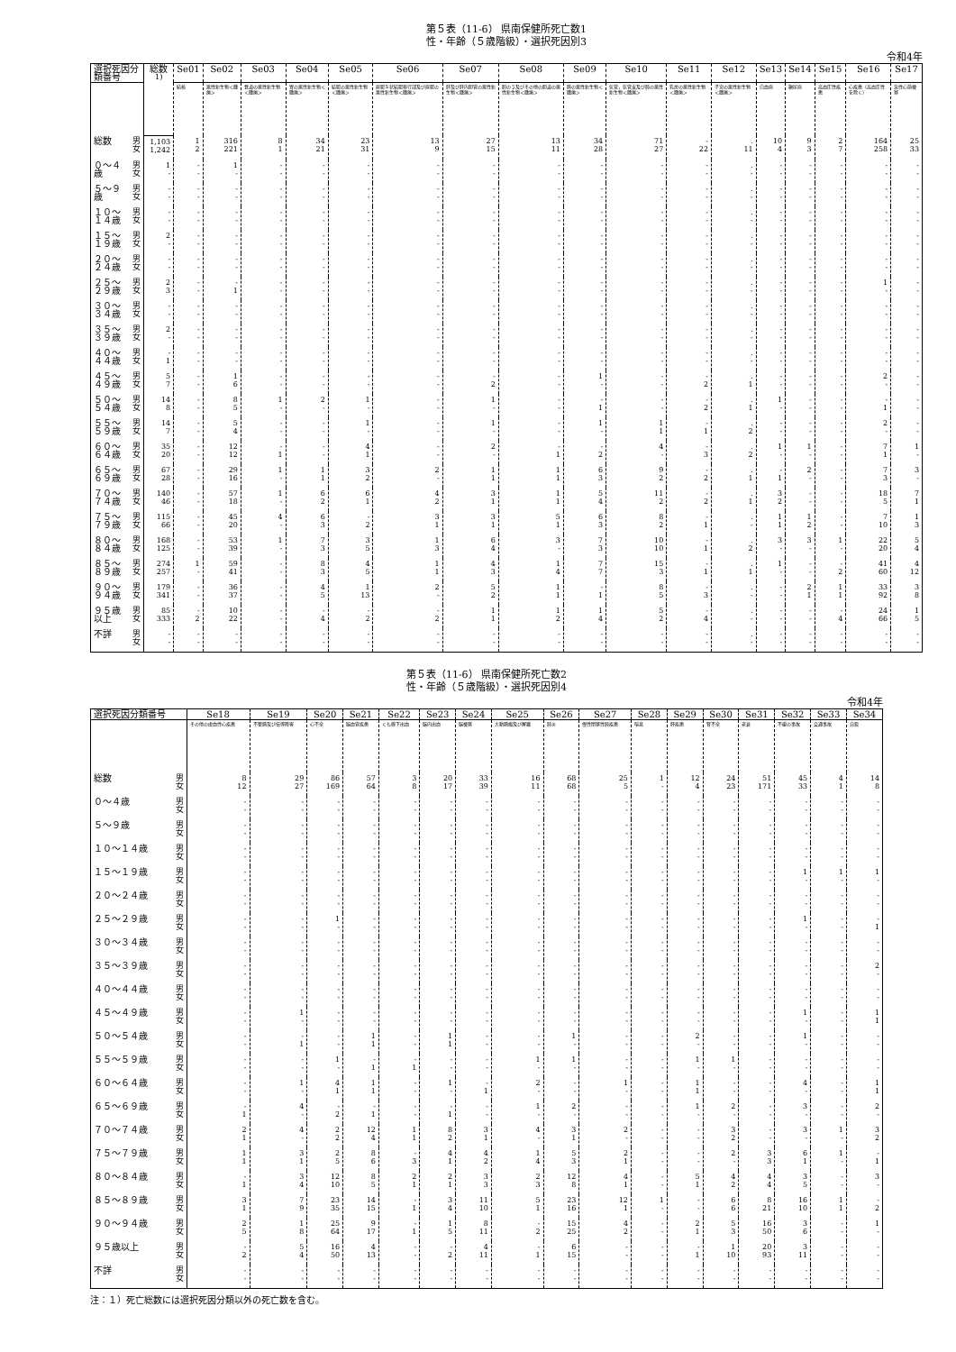第５表（11-6） 県南保健所死亡数1
性・年齢（５歳階級）・選択死因別3
令和4年
| 選択死因分類番号 | | 総数<sup>1)</sup> | Se01 | Se02 | Se03 | Se04 | Se05 | Se06 | Se07 | Se08 | Se09 | Se10 | Se11 | Se12 | Se13 | Se14 | Se15 | Se16 | Se17 |
| --- | --- | --- | --- | --- | --- | --- | --- | --- | --- | --- | --- | --- | --- | --- | --- | --- | --- | --- | --- |
| | | | 結核 | 悪性新生物＜腫瘍＞ | 食道の悪性新生物＜腫瘍＞ | 胃の悪性新生物＜腫瘍＞ | 結腸の悪性新生物＜腫瘍＞ | 直腸Ｓ状結腸移行部及び直腸の悪性新生物＜腫瘍＞ | 肝及び肝内胆管の悪性新生物＜腫瘍＞ | 胆のう及びその他の胆道の悪性新生物＜腫瘍＞ | 膵の悪性新生物＜腫瘍＞ | 気管，気管支及び肺の悪性新生物＜腫瘍＞ | 乳房の悪性新生物＜腫瘍＞ | 子宮の悪性新生物＜腫瘍＞ | 白血病 | 糖尿病 | 高血圧性疾患 | 心疾患（高血圧性を除く） | 急性心筋梗塞 |
| 総数 | 男 女 | 1,103 1,242 | 1 2 | 316 221 | 8 1 | 34 21 | 23 31 | 13 9 | 27 15 | 13 11 | 34 28 | 71 27 | - 22 | . 11 | 10 4 | 9 3 | 2 7 | 164 258 | 25 33 |
| ０～４歳 | 男 女 | 1 - | - - | 1 - | - - | - - | - - | - - | - - | - - | - - | - - | - - | . - | - - | - - | - - | - - | - - |
| ５～９歳 | 男 女 | - - | - - | - - | - - | - - | - - | - - | - - | - - | - - | - - | - - | . - | - - | - - | - - | - - | - - |
| １０～１４歳 | 男 女 | - - | - - | - - | - - | - - | - - | - - | - - | - - | - - | - - | - - | . - | - - | - - | - - | - - | - - |
| １５～１９歳 | 男 女 | 2 - | - - | - - | - - | - - | - - | - - | - - | - - | - - | - - | - - | . - | - - | - - | - - | - - | - - |
| ２０～２４歳 | 男 女 | - - | - - | - - | - - | - - | - - | - - | - - | - - | - - | - - | - - | . - | - - | - - | - - | - - | - - |
| ２５～２９歳 | 男 女 | 2 3 | - - | - 1 | - - | - - | - - | - - | - - | - - | - - | - - | - - | . - | - - | - - | - - | 1 - | - - |
| ３０～３４歳 | 男 女 | - - | - - | - - | - - | - - | - - | - - | - - | - - | - - | - - | - - | . - | - - | - - | - - | - - | - - |
| ３５～３９歳 | 男 女 | 2 - | - - | - - | - - | - - | - - | - - | - - | - - | - - | - - | - - | . - | - - | - - | - - | - - | - - |
| ４０～４４歳 | 男 女 | - 1 | - - | - - | - - | - - | - - | - - | - - | - - | - - | - - | - - | . - | - - | - - | - - | - - | - - |
| ４５～４９歳 | 男 女 | 5 7 | - - | 1 6 | - - | - - | - - | - - | - 2 | - - | 1 - | - - | - 2 | . 1 | - - | - - | - - | 2 - | - - |
| ５０～５４歳 | 男 女 | 14 8 | - - | 8 5 | 1 - | 2 - | 1 - | - - | 1 - | - - | - 1 | - - | - 2 | . 1 | 1 - | - - | - - | - 1 | - - |
| ５５～５９歳 | 男 女 | 14 7 | - - | 5 4 | - - | - - | 1 - | - - | 1 - | - - | 1 - | 1 1 | - 1 | . 2 | - - | - - | - - | 2 - | - - |
| ６０～６４歳 | 男 女 | 35 20 | - - | 12 12 | - 1 | - - | 4 1 | - - | 2 - | - 1 | - 2 | 4 - | - 3 | . 2 | 1 - | 1 - | - - | 7 1 | 1 - |
| ６５～６９歳 | 男 女 | 67 28 | - - | 29 16 | 1 - | 1 1 | 3 2 | 2 - | 1 1 | 1 1 | 6 3 | 9 2 | - 2 | . 1 | - 1 | 2 - | - - | 7 3 | 3 - |
| ７０～７４歳 | 男 女 | 140 46 | - - | 57 18 | 1 - | 6 2 | 6 1 | 4 2 | 3 1 | 1 1 | 5 4 | 11 2 | - 2 | . 1 | 3 2 | - - | - - | 18 5 | 7 1 |
| ７５～７９歳 | 男 女 | 115 66 | - - | 45 20 | 4 - | 6 3 | - 2 | 3 1 | 3 1 | 5 1 | 6 3 | 8 2 | - 1 | . - | 1 1 | 1 2 | - - | 7 10 | 1 3 |
| ８０～８４歳 | 男 女 | 168 125 | - - | 53 39 | 1 - | 7 3 | 3 5 | 1 3 | 6 4 | 3 - | 7 3 | 10 10 | - 1 | . 2 | 3 - | 3 - | 1 - | 22 20 | 5 4 |
| ８５～８９歳 | 男 女 | 274 257 | 1 - | 59 41 | - - | 8 3 | 4 5 | 1 1 | 4 3 | 1 4 | 7 7 | 15 3 | - 1 | . 1 | 1 - | - - | - 2 | 41 60 | 4 12 |
| ９０～９４歳 | 男 女 | 179 341 | - - | 36 37 | - - | 4 5 | 1 13 | 2 - | 5 2 | 1 1 | - 1 | 8 5 | - 3 | . - | - - | 2 1 | 1 1 | 33 92 | 3 8 |
| ９５歳以上 | 男 女 | 85 333 | - 2 | 10 22 | - - | - 4 | - 2 | - 2 | 1 1 | 1 2 | 1 4 | 5 2 | - 4 | . - | - - | - - | - 4 | 24 66 | 1 5 |
| 不詳 | 男 女 | - - | - - | - - | - - | - - | - - | - - | - - | - - | - - | - - | - - | . - | - - | - - | - - | - - | - - |
第５表（11-6） 県南保健所死亡数2
性・年齢（５歳階級）・選択死因別4
令和4年
| 選択死因分類番号 | | Se18 | Se19 | Se20 | Se21 | Se22 | Se23 | Se24 | Se25 | Se26 | Se27 | Se28 | Se29 | Se30 | Se31 | Se32 | Se33 | Se34 |
| --- | --- | --- | --- | --- | --- | --- | --- | --- | --- | --- | --- | --- | --- | --- | --- | --- | --- | --- |
| | | その他の虚血性心疾患 | 不整脈及び伝導障害 | 心不全 | 脳血管疾患 | くも膜下出血 | 脳内出血 | 脳梗塞 | 大動脈瘤及び解離 | 肺炎 | 慢性閉塞性肺疾患 | 喘息 | 肝疾患 | 腎不全 | 老衰 | 不慮の事故 | 交通事故 | 自殺 |
| 総数 | 男 女 | 8 12 | 29 27 | 86 169 | 57 64 | 3 8 | 20 17 | 33 39 | 16 11 | 68 68 | 25 5 | 1 - | 12 4 | 24 23 | 51 171 | 45 33 | 4 1 | 14 8 |
| ０～４歳 | 男 女 | - - | - - | - - | - - | - - | - - | - - | - - | - - | - - | - - | - - | - - | - - | - - | - - | - - |
| ５～９歳 | 男 女 | - - | - - | - - | - - | - - | - - | - - | - - | - - | - - | - - | - - | - - | - - | - - | - - | - - |
| １０～１４歳 | 男 女 | - - | - - | - - | - - | - - | - - | - - | - - | - - | - - | - - | - - | - - | - - | - - | - - | - - |
| １５～１９歳 | 男 女 | - - | - - | - - | - - | - - | - - | - - | - - | - - | - - | - - | - - | - - | - - | 1 - | 1 - | 1 - |
| ２０～２４歳 | 男 女 | - - | - - | - - | - - | - - | - - | - - | - - | - - | - - | - - | - - | - - | - - | - - | - - | - - |
| ２５～２９歳 | 男 女 | - - | - - | 1 - | - - | - - | - - | - - | - - | - - | - - | - - | - - | - - | - - | 1 - | - - | - 1 |
| ３０～３４歳 | 男 女 | - - | - - | - - | - - | - - | - - | - - | - - | - - | - - | - - | - - | - - | - - | - - | - - | - - |
| ３５～３９歳 | 男 女 | - - | - - | - - | - - | - - | - - | - - | - - | - - | - - | - - | - - | - - | - - | - - | - - | 2 - |
| ４０～４４歳 | 男 女 | - - | - - | - - | - - | - - | - - | - - | - - | - - | - - | - - | - - | - - | - - | - - | - - | - - |
| ４５～４９歳 | 男 女 | - - | 1 - | - - | - - | - - | - - | - - | - - | - - | - - | - - | - - | - - | - - | 1 - | - - | 1 1 |
| ５０～５４歳 | 男 女 | - - | - 1 | - - | 1 1 | - - | 1 1 | - - | - - | 1 - | - - | - - | 2 - | - - | - - | 1 - | - - | - - |
| ５５～５９歳 | 男 女 | - - | - - | 1 - | - 1 | - 1 | - - | - - | 1 - | 1 - | - - | - - | 1 - | 1 - | - - | - - | - - | - - |
| ６０～６４歳 | 男 女 | - - | 1 - | 4 1 | 1 1 | - - | 1 - | - 1 | 2 - | - - | 1 - | - - | 1 1 | - - | - - | 4 - | - - | 1 1 |
| ６５～６９歳 | 男 女 | - 1 | 4 - | - 2 | - 1 | - - | - 1 | - - | 1 - | 2 - | - - | - - | 1 - | 2 - | - - | 3 - | - - | 2 - |
| ７０～７４歳 | 男 女 | 2 1 | 4 - | 2 2 | 12 4 | 1 1 | 8 2 | 3 1 | 4 - | 3 1 | 2 - | - - | - - | 3 2 | - - | 3 - | 1 - | 3 2 |
| ７５～７９歳 | 男 女 | 1 1 | 3 1 | 2 5 | 8 6 | - 3 | 4 1 | 4 2 | 1 4 | 5 3 | 2 1 | - - | - - | 2 - | 3 3 | 6 1 | 1 - | - 1 |
| ８０～８４歳 | 男 女 | - 1 | 3 4 | 12 10 | 8 5 | 2 1 | 2 1 | 3 3 | 2 3 | 12 8 | 4 1 | - - | 5 1 | 4 2 | 4 4 | 3 5 | - - | 3 - |
| ８５～８９歳 | 男 女 | 3 1 | 7 9 | 23 35 | 14 15 | - 1 | 3 4 | 11 10 | 5 1 | 23 16 | 12 1 | 1 - | - - | 6 6 | 8 21 | 16 10 | 1 1 | - 2 |
| ９０～９４歳 | 男 女 | 2 5 | 1 8 | 25 64 | 9 17 | - 1 | 1 5 | 8 11 | - 2 | 15 25 | 4 2 | - - | 2 1 | 5 3 | 16 50 | 3 6 | - - | 1 - |
| ９５歳以上 | 男 女 | - 2 | 5 4 | 16 50 | 4 13 | - - | - 2 | 4 11 | - 1 | 6 15 | - - | - - | - 1 | 1 10 | 20 93 | 3 11 | - - | - - |
| 不詳 | 男 女 | - - | - - | - - | - - | - - | - - | - - | - - | - - | - - | - - | - - | - - | - - | - - | - - | - - |
注：１）死亡総数には選択死因分類以外の死亡数を含む。